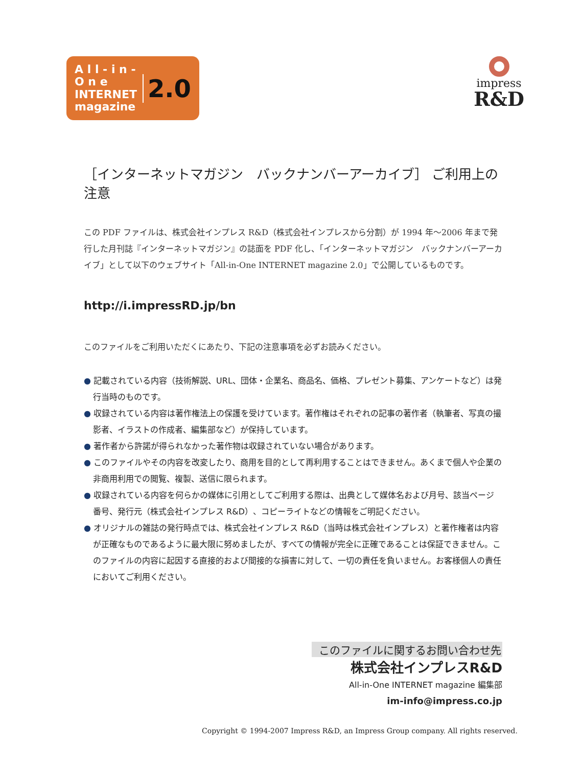A l l - i n - O n e
INTERNET
magazine
2.0
impress
R&D
［インターネットマガジン　バックナンバーアーカイブ］ ご利用上の注意
この PDF ファイルは、株式会社インプレス R&D（株式会社インプレスから分割）が 1994 年～2006 年まで発行した月刊誌『インターネットマガジン』の誌面を PDF 化し、「インターネットマガジン　バックナンバーアーカイブ」として以下のウェブサイト「All-in-One INTERNET magazine 2.0」で公開しているものです。
http://i.impressRD.jp/bn
このファイルをご利用いただくにあたり、下記の注意事項を必ずお読みください。
● 記載されている内容（技術解説、URL、団体・企業名、商品名、価格、プレゼント募集、アンケートなど）は発行当時のものです。
● 収録されている内容は著作権法上の保護を受けています。著作権はそれぞれの記事の著作者（執筆者、写真の撮影者、イラストの作成者、編集部など）が保持しています。
● 著作者から許諾が得られなかった著作物は収録されていない場合があります。
● このファイルやその内容を改変したり、商用を目的として再利用することはできません。あくまで個人や企業の非商用利用での閲覧、複製、送信に限られます。
● 収録されている内容を何らかの媒体に引用としてご利用する際は、出典として媒体名および月号、該当ページ番号、発行元（株式会社インプレス R&D）、コピーライトなどの情報をご明記ください。
● オリジナルの雑誌の発行時点では、株式会社インプレス R&D（当時は株式会社インプレス）と著作権者は内容が正確なものであるように最大限に努めましたが、すべての情報が完全に正確であることは保証できません。このファイルの内容に起因する直接的および間接的な損害に対して、一切の責任を負いません。お客様個人の責任においてご利用ください。
このファイルに関するお問い合わせ先
株式会社インプレスR&D
All-in-One INTERNET magazine 編集部
im-info@impress.co.jp
Copyright © 1994-2007 Impress R&D, an Impress Group company. All rights reserved.